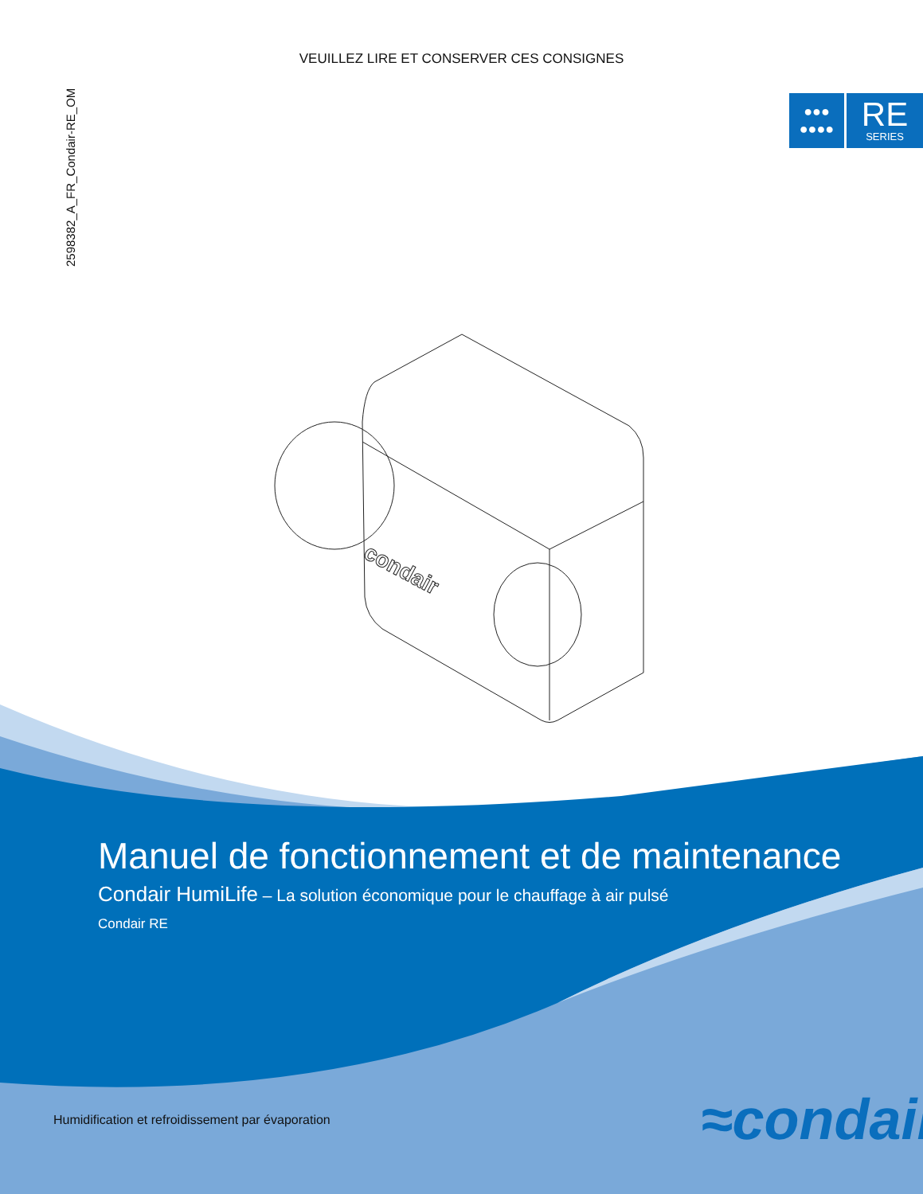condair
VEUILLEZ LIRE ET CONSERVER CES CONSIGNES
2598382_A_FR_Condair-RE_OM
●●●
●●●●
RE
SERIES
Manuel de fonctionnement et de maintenance
Condair HumiLife – La solution économique pour le chauffage à air pulsé
Condair RE
Humidification et refroidissement par évaporation
≈condair